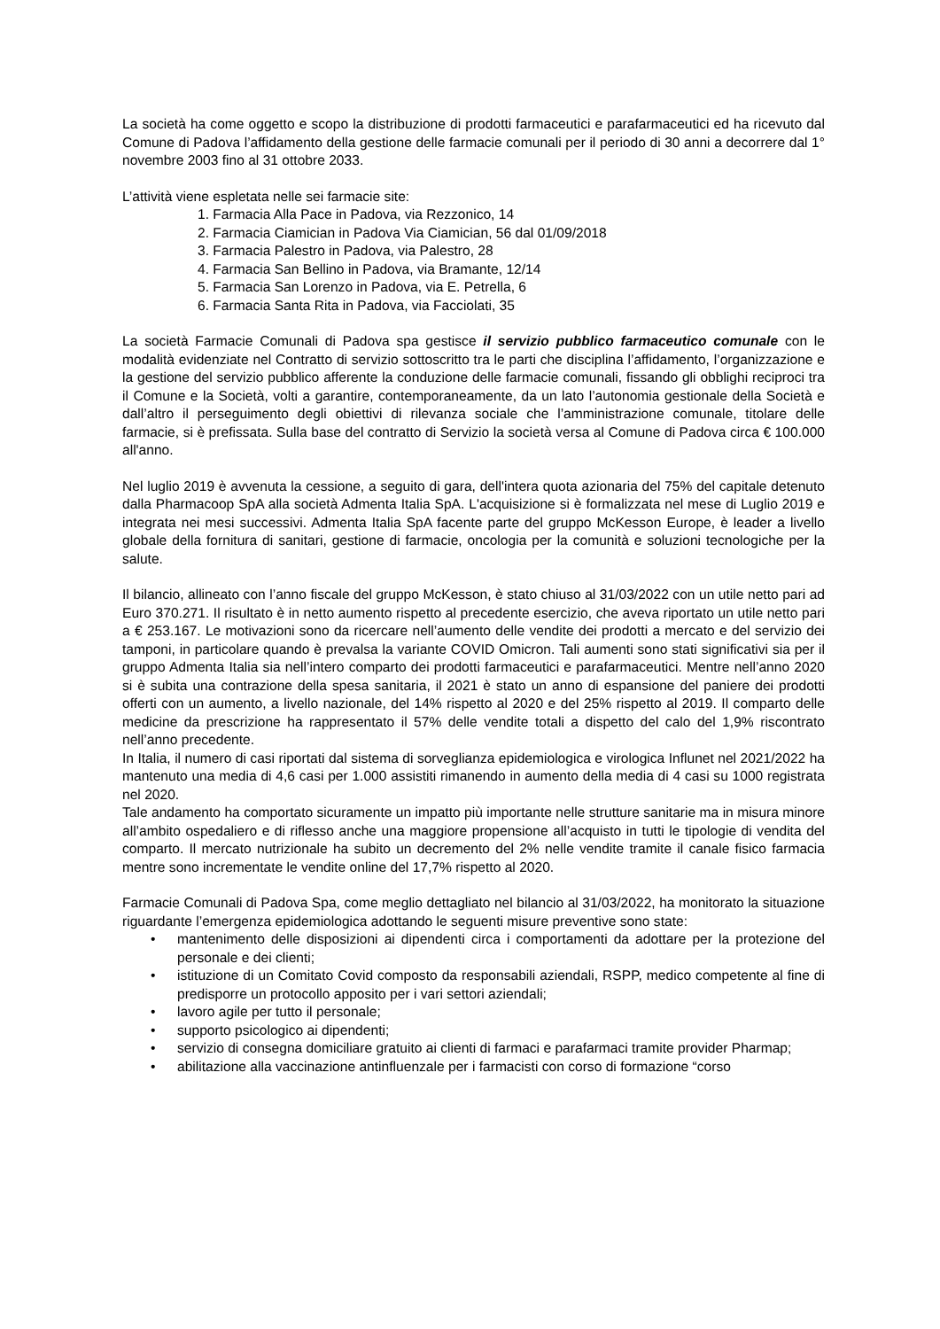La società ha come oggetto e scopo la distribuzione di prodotti farmaceutici e parafarmaceutici ed ha ricevuto dal Comune di Padova l’affidamento della gestione delle farmacie comunali per il periodo di 30 anni a decorrere dal 1° novembre 2003 fino al 31 ottobre 2033.
L’attività viene espletata nelle sei farmacie site:
1. Farmacia Alla Pace in Padova, via Rezzonico, 14
2. Farmacia Ciamician in Padova Via Ciamician, 56 dal 01/09/2018
3. Farmacia Palestro in Padova, via Palestro, 28
4. Farmacia San Bellino in Padova, via Bramante, 12/14
5. Farmacia San Lorenzo in Padova, via E. Petrella, 6
6. Farmacia Santa Rita in Padova, via Facciolati, 35
La società Farmacie Comunali di Padova spa gestisce il servizio pubblico farmaceutico comunale con le modalità evidenziate nel Contratto di servizio sottoscritto tra le parti che disciplina l’affidamento, l’organizzazione e la gestione del servizio pubblico afferente la conduzione delle farmacie comunali, fissando gli obblighi reciproci tra il Comune e la Società, volti a garantire, contemporaneamente, da un lato l’autonomia gestionale della Società e dall’altro il perseguimento degli obiettivi di rilevanza sociale che l’amministrazione comunale, titolare delle farmacie, si è prefissata. Sulla base del contratto di Servizio la società versa al Comune di Padova circa € 100.000 all'anno.
Nel luglio 2019 è avvenuta la cessione, a seguito di gara, dell'intera quota azionaria del 75% del capitale detenuto dalla Pharmacoop SpA alla società Admenta Italia SpA. L'acquisizione si è formalizzata nel mese di Luglio 2019 e integrata nei mesi successivi. Admenta Italia SpA facente parte del gruppo McKesson Europe, è leader a livello globale della fornitura di sanitari, gestione di farmacie, oncologia per la comunità e soluzioni tecnologiche per la salute.
Il bilancio, allineato con l’anno fiscale del gruppo McKesson, è stato chiuso al 31/03/2022 con un utile netto pari ad Euro 370.271. Il risultato è in netto aumento rispetto al precedente esercizio, che aveva riportato un utile netto pari a € 253.167. Le motivazioni sono da ricercare nell’aumento delle vendite dei prodotti a mercato e del servizio dei tamponi, in particolare quando è prevalsa la variante COVID Omicron. Tali aumenti sono stati significativi sia per il gruppo Admenta Italia sia nell’intero comparto dei prodotti farmaceutici e parafarmaceutici. Mentre nell’anno 2020 si è subita una contrazione della spesa sanitaria, il 2021 è stato un anno di espansione del paniere dei prodotti offerti con un aumento, a livello nazionale, del 14% rispetto al 2020 e del 25% rispetto al 2019. Il comparto delle medicine da prescrizione ha rappresentato il 57% delle vendite totali a dispetto del calo del 1,9% riscontrato nell’anno precedente.
In Italia, il numero di casi riportati dal sistema di sorveglianza epidemiologica e virologica Influnet nel 2021/2022 ha mantenuto una media di 4,6 casi per 1.000 assistiti rimanendo in aumento della media di 4 casi su 1000 registrata nel 2020.
Tale andamento ha comportato sicuramente un impatto più importante nelle strutture sanitarie ma in misura minore all’ambito ospedaliero e di riflesso anche una maggiore propensione all’acquisto in tutti le tipologie di vendita del comparto. Il mercato nutrizionale ha subito un decremento del 2% nelle vendite tramite il canale fisico farmacia mentre sono incrementate le vendite online del 17,7% rispetto al 2020.
Farmacie Comunali di Padova Spa, come meglio dettagliato nel bilancio al 31/03/2022, ha monitorato la situazione riguardante l’emergenza epidemiologica adottando le seguenti misure preventive sono state:
• mantenimento delle disposizioni ai dipendenti circa i comportamenti da adottare per la protezione del personale e dei clienti;
• istituzione di un Comitato Covid composto da responsabili aziendali, RSPP, medico competente al fine di predisporre un protocollo apposito per i vari settori aziendali;
• lavoro agile per tutto il personale;
• supporto psicologico ai dipendenti;
• servizio di consegna domiciliare gratuito ai clienti di farmaci e parafarmaci tramite provider Pharmap;
• abilitazione alla vaccinazione antinfluenzale per i farmacisti con corso di formazione “corso